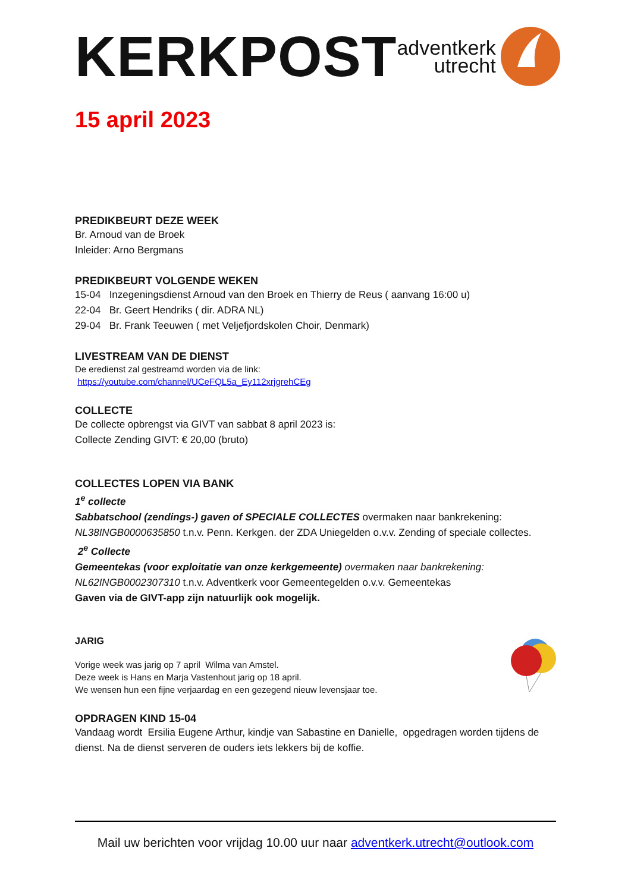KERKPOST
adventkerk
utrecht
15 april 2023
PREDIKBEURT DEZE WEEK
Br. Arnoud van de Broek
Inleider: Arno Bergmans
PREDIKBEURT VOLGENDE WEKEN
15-04 Inzegeningsdienst Arnoud van den Broek en Thierry de Reus ( aanvang 16:00 u)
22-04 Br. Geert Hendriks ( dir. ADRA NL)
29-04 Br. Frank Teeuwen ( met Veljefjordskolen Choir, Denmark)
LIVESTREAM VAN DE DIENST
De eredienst zal gestreamd worden via de link:
https://youtube.com/channel/UCeFQL5a_Ey112xrjgrehCEg
COLLECTE
De collecte opbrengst via GIVT van sabbat 8 april 2023 is:
Collecte Zending GIVT: € 20,00 (bruto)
COLLECTES LOPEN VIA BANK
1<sup>e</sup> collecte
Sabbatschool (zendings-) gaven of SPECIALE COLLECTES overmaken naar bankrekening: NL38INGB0000635850 t.n.v. Penn. Kerkgen. der ZDA Uniegelden o.v.v. Zending of speciale collectes.
2<sup>e</sup> Collecte
Gemeentekas (voor exploitatie van onze kerkgemeente) overmaken naar bankrekening: NL62INGB0002307310 t.n.v. Adventkerk voor Gemeentegelden o.v.v. Gemeentekas
Gaven via de GIVT-app zijn natuurlijk ook mogelijk.
JARIG
Vorige week was jarig op 7 april Wilma van Amstel.
Deze week is Hans en Marja Vastenhout jarig op 18 april.
We wensen hun een fijne verjaardag en een gezegend nieuw levensjaar toe.
OPDRAGEN KIND 15-04
Vandaag wordt Ersilia Eugene Arthur, kindje van Sabastine en Danielle, opgedragen worden tijdens de dienst. Na de dienst serveren de ouders iets lekkers bij de koffie.
Mail uw berichten voor vrijdag 10.00 uur naar adventkerk.utrecht@outlook.com